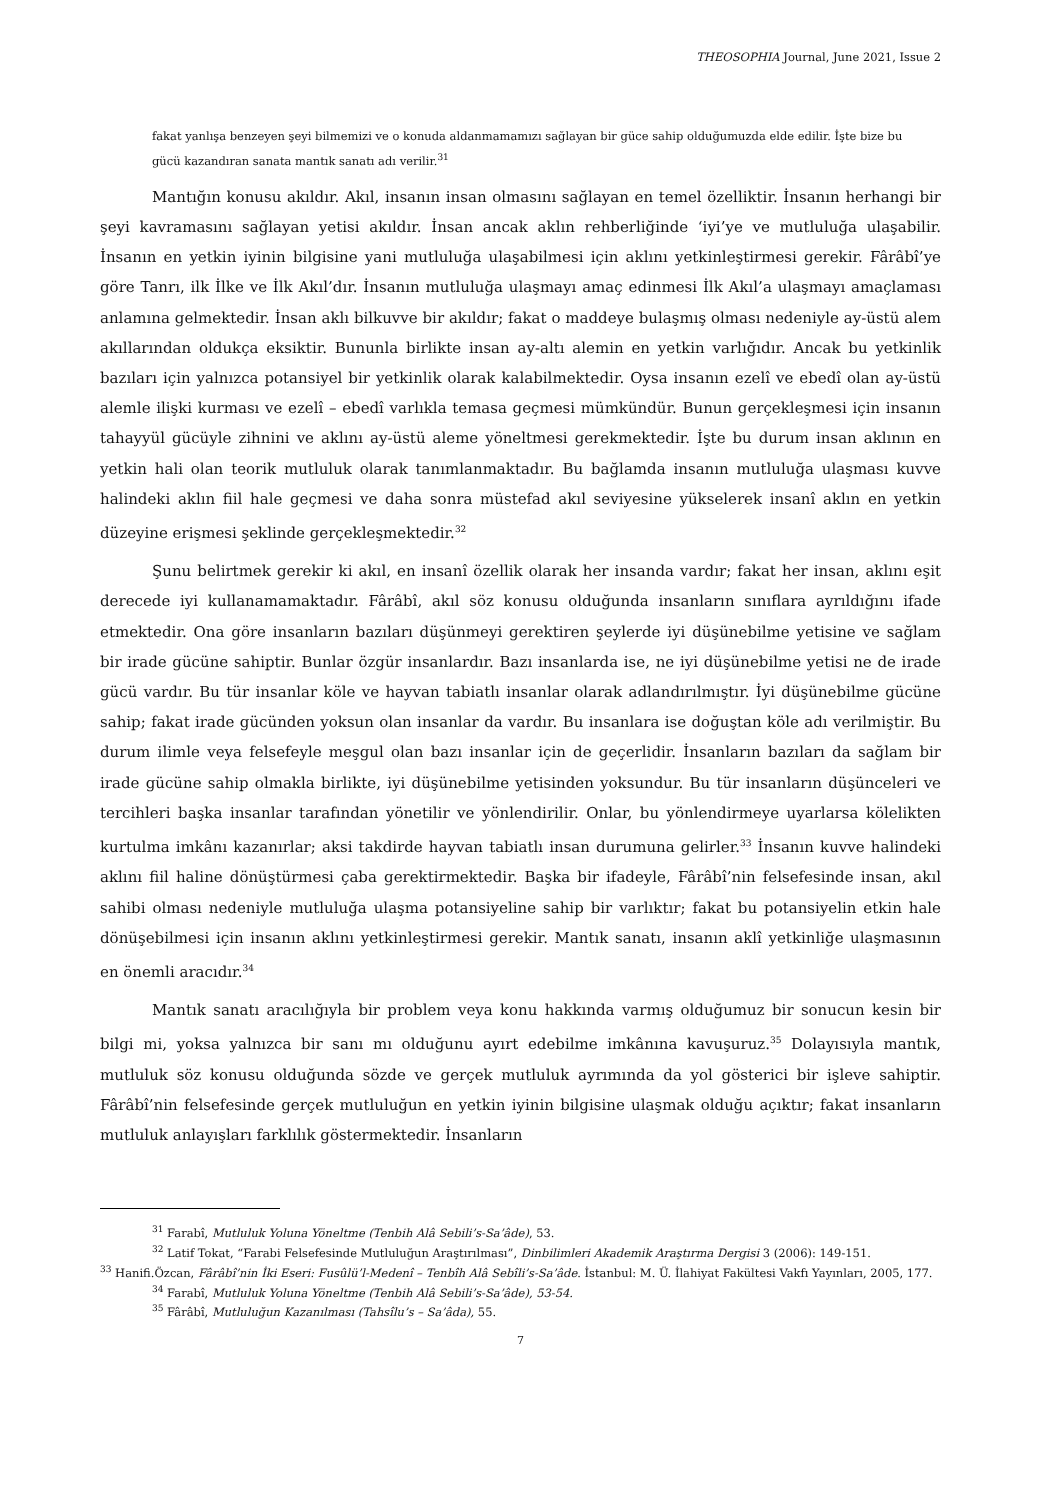THEOSOPHIA Journal, June 2021, Issue 2
fakat yanlışa benzeyen şeyi bilmemizi ve o konuda aldanmamamızı sağlayan bir güce sahip olduğumuzda elde edilir. İşte bize bu gücü kazandıran sanata mantık sanatı adı verilir.<sup>31</sup>
Mantığın konusu akıldır. Akıl, insanın insan olmasını sağlayan en temel özelliktir. İnsanın herhangi bir şeyi kavramasını sağlayan yetisi akıldır. İnsan ancak aklın rehberliğinde ‘iyi’ye ve mutluluğa ulaşabilir. İnsanın en yetkin iyinin bilgisine yani mutluluğa ulaşabilmesi için aklını yetkinleştirmesi gerekir. Fârâbî’ye göre Tanrı, ilk İlke ve İlk Akıl’dır. İnsanın mutluluğa ulaşmayı amaç edinmesi İlk Akıl’a ulaşmayı amaçlaması anlamına gelmektedir. İnsan aklı bilkuvve bir akıldır; fakat o maddeye bulaşmış olması nedeniyle ay-üstü alem akıllarından oldukça eksiktir. Bununla birlikte insan ay-altı alemin en yetkin varlığıdır. Ancak bu yetkinlik bazıları için yalnızca potansiyel bir yetkinlik olarak kalabilmektedir. Oysa insanın ezelî ve ebedî olan ay-üstü alemle ilişki kurması ve ezelî – ebedî varlıkla temasa geçmesi mümkündür. Bunun gerçekleşmesi için insanın tahayyül gücüyle zihnini ve aklını ay-üstü aleme yöneltmesi gerekmektedir. İşte bu durum insan aklının en yetkin hali olan teorik mutluluk olarak tanımlanmaktadır. Bu bağlamda insanın mutluluğa ulaşması kuvve halindeki aklın fiil hale geçmesi ve daha sonra müstefad akıl seviyesine yükselerek insanî aklın en yetkin düzeyine erişmesi şeklinde gerçekleşmektedir.<sup>32</sup>
Şunu belirtmek gerekir ki akıl, en insanî özellik olarak her insanda vardır; fakat her insan, aklını eşit derecede iyi kullanamamaktadır. Fârâbî, akıl söz konusu olduğunda insanların sınıflara ayrıldığını ifade etmektedir. Ona göre insanların bazıları düşünmeyi gerektiren şeylerde iyi düşünebilme yetisine ve sağlam bir irade gücüne sahiptir. Bunlar özgür insanlardır. Bazı insanlarda ise, ne iyi düşünebilme yetisi ne de irade gücü vardır. Bu tür insanlar köle ve hayvan tabiatlı insanlar olarak adlandırılmıştır. İyi düşünebilme gücüne sahip; fakat irade gücünden yoksun olan insanlar da vardır. Bu insanlara ise doğuştan köle adı verilmiştir. Bu durum ilimle veya felsefeyle meşgul olan bazı insanlar için de geçerlidir. İnsanların bazıları da sağlam bir irade gücüne sahip olmakla birlikte, iyi düşünebilme yetisinden yoksundur. Bu tür insanların düşünceleri ve tercihleri başka insanlar tarafından yönetilir ve yönlendirilir. Onlar, bu yönlendirmeye uyarlarsa kölelikten kurtulma imkânı kazanırlar; aksi takdirde hayvan tabiatlı insan durumuna gelirler.<sup>33</sup> İnsanın kuvve halindeki aklını fiil haline dönüştürmesi çaba gerektirmektedir. Başka bir ifadeyle, Fârâbî’nin felsefesinde insan, akıl sahibi olması nedeniyle mutluluğa ulaşma potansiyeline sahip bir varlıktır; fakat bu potansiyelin etkin hale dönüşebilmesi için insanın aklını yetkinleştirmesi gerekir. Mantık sanatı, insanın aklî yetkinliğe ulaşmasının en önemli aracıdır.<sup>34</sup>
Mantık sanatı aracılığıyla bir problem veya konu hakkında varmış olduğumuz bir sonucun kesin bir bilgi mi, yoksa yalnızca bir sanı mı olduğunu ayırt edebilme imkânına kavuşuruz.<sup>35</sup> Dolayısıyla mantık, mutluluk söz konusu olduğunda sözde ve gerçek mutluluk ayrımında da yol gösterici bir işleve sahiptir. Fârâbî’nin felsefesinde gerçek mutluluğun en yetkin iyinin bilgisine ulaşmak olduğu açıktır; fakat insanların mutluluk anlayışları farklılık göstermektedir. İnsanların
<sup>31</sup> Farabî, Mutluluk Yoluna Yöneltme (Tenbih Alâ Sebili’s-Sa’âde), 53.
<sup>32</sup> Latif Tokat, “Farabi Felsefesinde Mutluluğun Araştırılması”, Dinbilimleri Akademik Araştırma Dergisi 3 (2006): 149-151.
<sup>33</sup> Hanifi.Özcan, Fârâbî’nin İki Eseri: Fusûlü’l-Medenî – Tenbîh Alâ Sebîli’s-Sa’âde. İstanbul: M. Ü. İlahiyat Fakültesi Vakfı Yayınları, 2005, 177.
<sup>34</sup> Farabî, Mutluluk Yoluna Yöneltme (Tenbih Alâ Sebili’s-Sa’âde), 53-54.
<sup>35</sup> Fârâbî, Mutluluğun Kazanılması (Tahsîlu’s – Sa’âda), 55.
7